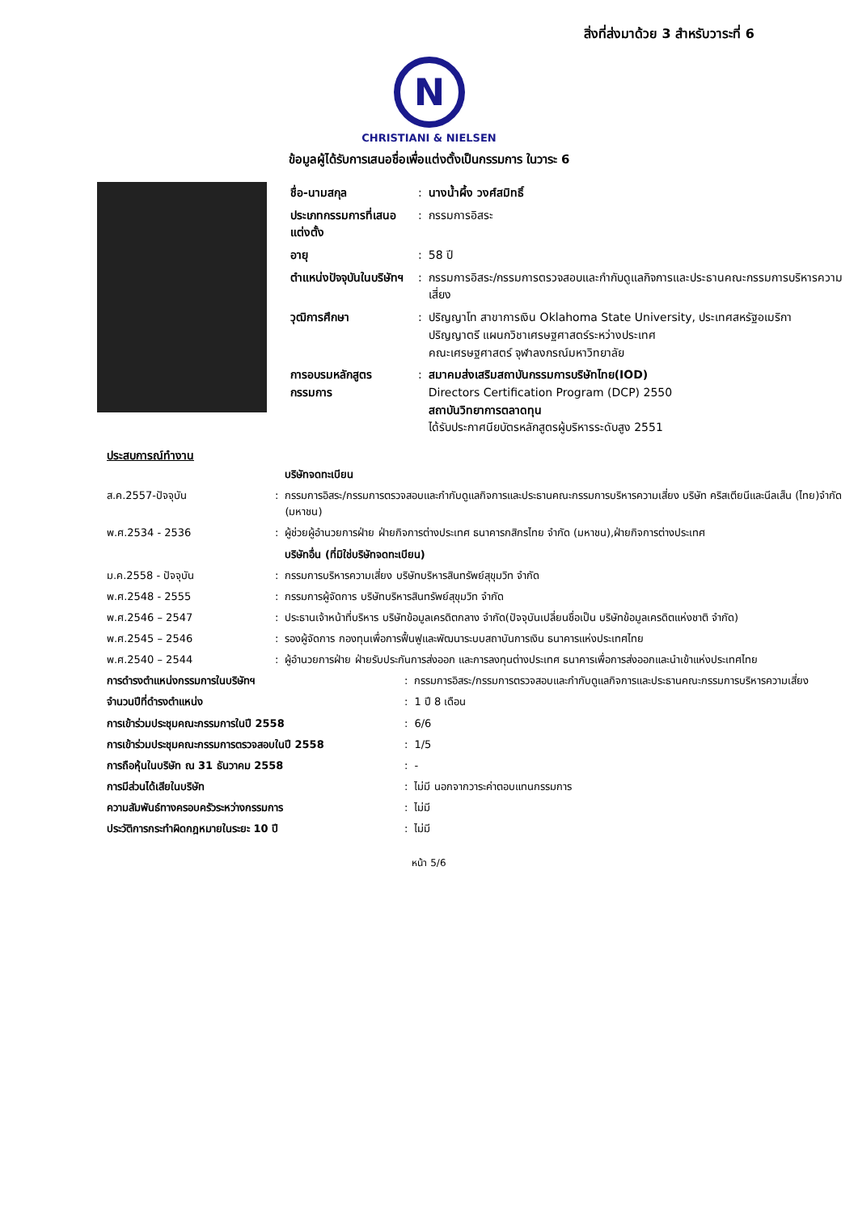สิ่งที่ส่งมาด้วย 3 สำหรับวาระที่ 6
N
CHRISTIANI & NIELSEN
ข้อมูลผู้ได้รับการเสนอชื่อเพื่อแต่งตั้งเป็นกรรมการ ในวาระ 6
| ชื่อ-นามสกุล | : | นางน้ำผึ้ง วงศ์สมิทธิ์ |
| ประเภทกรรมการที่เสนอแต่งตั้ง | : | กรรมการอิสระ |
| อายุ | : | 58 ปี |
| ตำแหน่งปัจจุบันในบริษัทฯ | : | กรรมการอิสระ/กรรมการตรวจสอบและกำกับดูแลกิจการและประธานคณะกรรมการบริหารความเสี่ยง |
| วุฒิการศึกษา | : | ปริญญาโท สาขาการเงิน Oklahoma State University, ประเทศสหรัฐอเมริกา ปริญญาตรี แผนกวิชาเศรษฐศาสตร์ระหว่างประเทศ คณะเศรษฐศาสตร์ จุฬาลงกรณ์มหาวิทยาลัย |
| การอบรมหลักสูตรกรรมการ | : | สมาคมส่งเสริมสถาบันกรรมการบริษัทไทย(IOD) Directors Certification Program (DCP) 2550 สถาบันวิทยาการตลาดทุน ได้รับประกาศนียบัตรหลักสูตรผู้บริหารระดับสูง 2551 |
ประสบการณ์ทำงาน
| | | บริษัทจดทะเบียน |
| ส.ค.2557-ปัจจุบัน | : | กรรมการอิสระ/กรรมการตรวจสอบและกำกับดูแลกิจการและประธานคณะกรรมการบริหารความเสี่ยง บริษัท คริสเตียนีและนีลเส็น (ไทย)จำกัด (มหาชน) |
| พ.ศ.2534 - 2536 | : | ผู้ช่วยผู้อำนวยการฝ่าย ฝ่ายกิจการต่างประเทศ ธนาคารกสิกรไทย จำกัด (มหาชน),ฝ่ายกิจการต่างประเทศ |
| | | บริษัทอื่น (ที่มิใช่บริษัทจดทะเบียน) |
| ม.ค.2558 - ปัจจุบัน | : | กรรมการบริหารความเสี่ยง บริษัทบริหารสินทรัพย์สุขุมวิท จำกัด |
| พ.ศ.2548 - 2555 | : | กรรมการผู้จัดการ บริษัทบริหารสินทรัพย์สุขุมวิท จำกัด |
| พ.ศ.2546 – 2547 | : | ประธานเจ้าหน้าที่บริหาร บริษัทข้อมูลเครดิตกลาง จำกัด(ปัจจุบันเปลี่ยนชื่อเป็น บริษัทข้อมูลเครดิตแห่งชาติ จำกัด) |
| พ.ศ.2545 – 2546 | : | รองผู้จัดการ กองทุนเพื่อการฟื้นฟูและพัฒนาระบบสถาบันการเงิน ธนาคารแห่งประเทศไทย |
| พ.ศ.2540 – 2544 | : | ผู้อำนวยการฝ่าย ฝ่ายรับประกันการส่งออก และการลงทุนต่างประเทศ ธนาคารเพื่อการส่งออกและนำเข้าแห่งประเทศไทย |
| การดำรงตำแหน่งกรรมการในบริษัทฯ | : | กรรมการอิสระ/กรรมการตรวจสอบและกำกับดูแลกิจการและประธานคณะกรรมการบริหารความเสี่ยง |
| จำนวนปีที่ดำรงตำแหน่ง | : | 1 ปี 8 เดือน |
| การเข้าร่วมประชุมคณะกรรมการในปี 2558 | : | 6/6 |
| การเข้าร่วมประชุมคณะกรรมการตรวจสอบในปี 2558 | : | 1/5 |
| การถือหุ้นในบริษัท ณ 31 ธันวาคม 2558 | : | - |
| การมีส่วนได้เสียในบริษัท | : | ไม่มี นอกจากวาระค่าตอบแทนกรรมการ |
| ความสัมพันธ์ทางครอบครัวระหว่างกรรมการ | : | ไม่มี |
| ประวัติการกระทำผิดกฎหมายในระยะ 10 ปี | : | ไม่มี |
หน้า 5/6